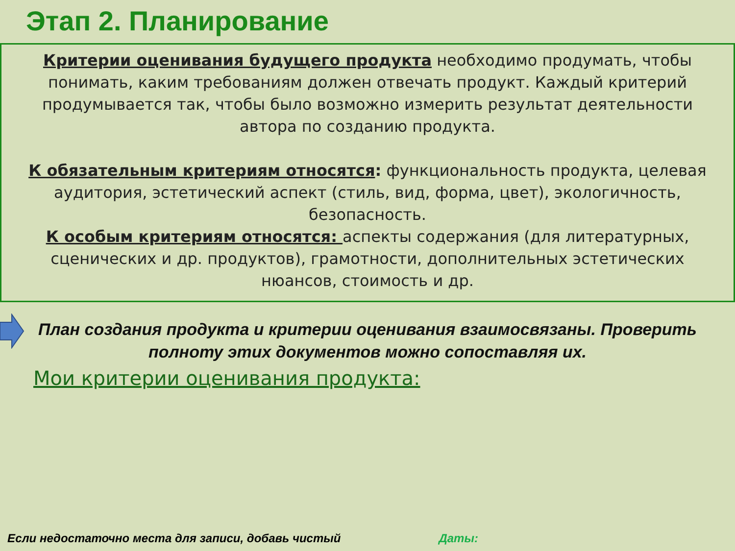Этап 2. Планирование
Критерии оценивания будущего продукта необходимо продумать, чтобы понимать, каким требованиям должен отвечать продукт. Каждый критерий продумывается так, чтобы было возможно измерить результат деятельности автора по созданию продукта.
К обязательным критериям относятся: функциональность продукта, целевая аудитория, эстетический аспект (стиль, вид, форма, цвет), экологичность, безопасность.
К особым критериям относятся: аспекты содержания (для литературных, сценических и др. продуктов), грамотности, дополнительных эстетических нюансов, стоимость и др.
План создания продукта и критерии оценивания взаимосвязаны. Проверить полноту этих документов можно сопоставляя их.
Мои критерии оценивания продукта:
Если недостаточно места для записи, добавь чистый Даты: